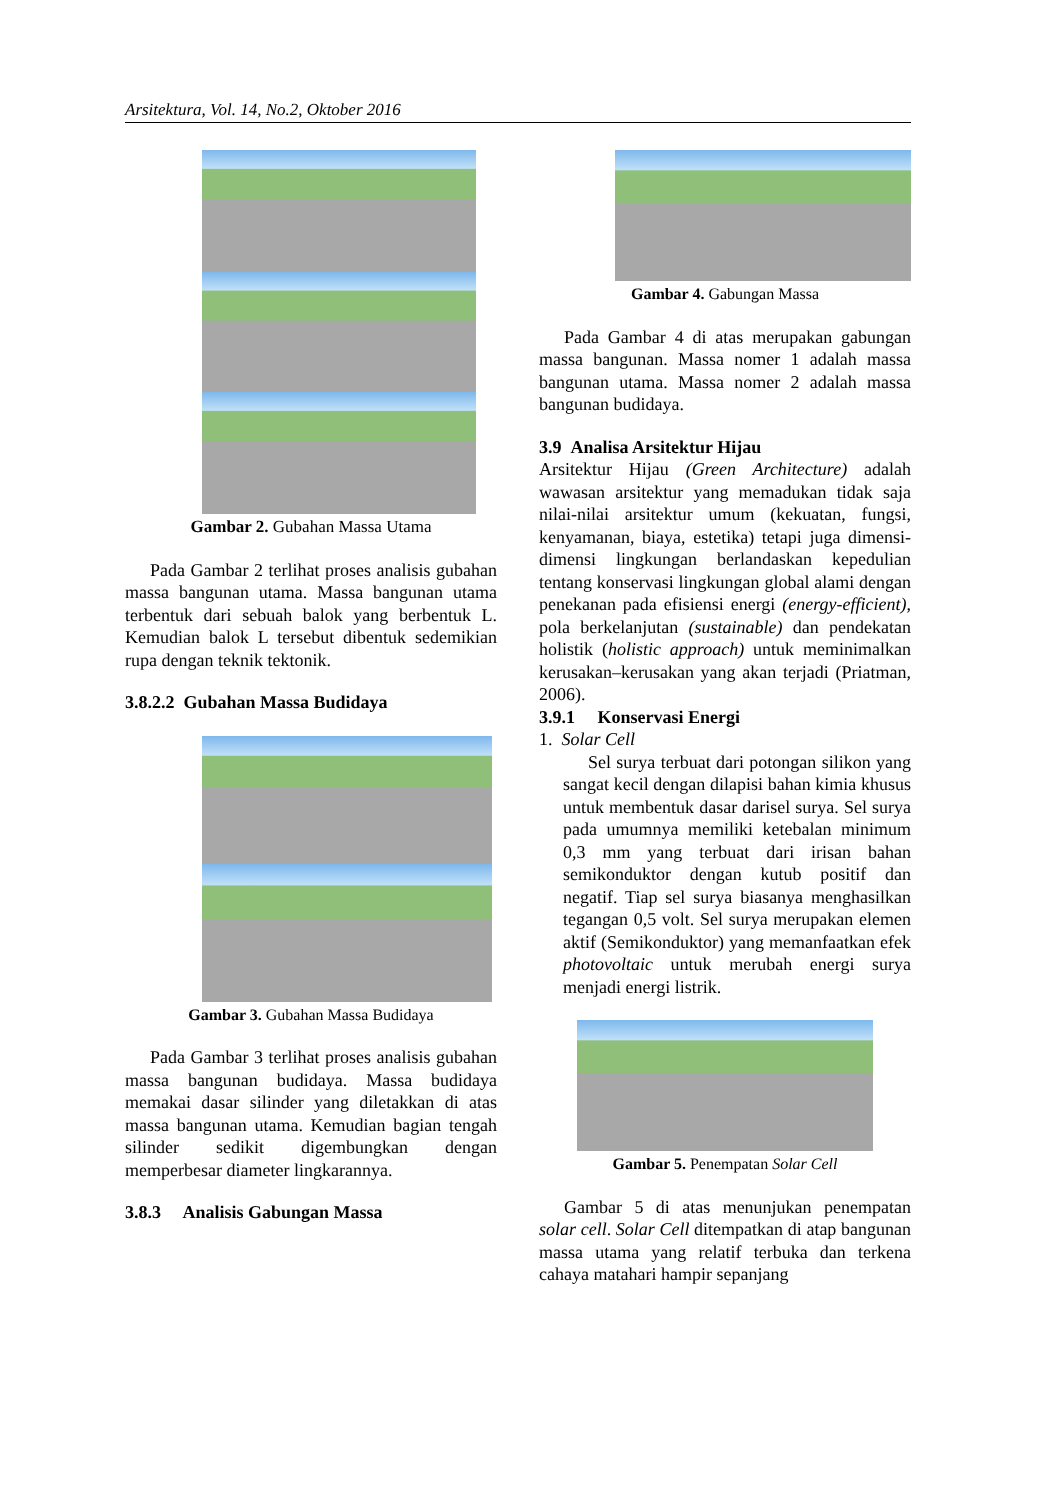Arsitektura, Vol. 14, No.2, Oktober 2016
Gambar 2. Gubahan Massa Utama
Pada Gambar 2 terlihat proses analisis gubahan massa bangunan utama. Massa bangunan utama terbentuk dari sebuah balok yang berbentuk L. Kemudian balok L tersebut dibentuk sedemikian rupa dengan teknik tektonik.
3.8.2.2 Gubahan Massa Budidaya
Gambar 3. Gubahan Massa Budidaya
Pada Gambar 3 terlihat proses analisis gubahan massa bangunan budidaya. Massa budidaya memakai dasar silinder yang diletakkan di atas massa bangunan utama. Kemudian bagian tengah silinder sedikit digembungkan dengan memperbesar diameter lingkarannya.
3.8.3 Analisis Gabungan Massa
Gambar 4. Gabungan Massa
Pada Gambar 4 di atas merupakan gabungan massa bangunan. Massa nomer 1 adalah massa bangunan utama. Massa nomer 2 adalah massa bangunan budidaya.
3.9 Analisa Arsitektur Hijau
Arsitektur Hijau (Green Architecture) adalah wawasan arsitektur yang memadukan tidak saja nilai-nilai arsitektur umum (kekuatan, fungsi, kenyamanan, biaya, estetika) tetapi juga dimensi-dimensi lingkungan berlandaskan kepedulian tentang konservasi lingkungan global alami dengan penekanan pada efisiensi energi (energy-efficient), pola berkelanjutan (sustainable) dan pendekatan holistik (holistic approach) untuk meminimalkan kerusakan–kerusakan yang akan terjadi (Priatman, 2006).
3.9.1 Konservasi Energi
1. Solar Cell
Sel surya terbuat dari potongan silikon yang sangat kecil dengan dilapisi bahan kimia khusus untuk membentuk dasar darisel surya. Sel surya pada umumnya memiliki ketebalan minimum 0,3 mm yang terbuat dari irisan bahan semikonduktor dengan kutub positif dan negatif. Tiap sel surya biasanya menghasilkan tegangan 0,5 volt. Sel surya merupakan elemen aktif (Semikonduktor) yang memanfaatkan efek photovoltaic untuk merubah energi surya menjadi energi listrik.
Gambar 5. Penempatan Solar Cell
Gambar 5 di atas menunjukan penempatan solar cell. Solar Cell ditempatkan di atap bangunan massa utama yang relatif terbuka dan terkena cahaya matahari hampir sepanjang